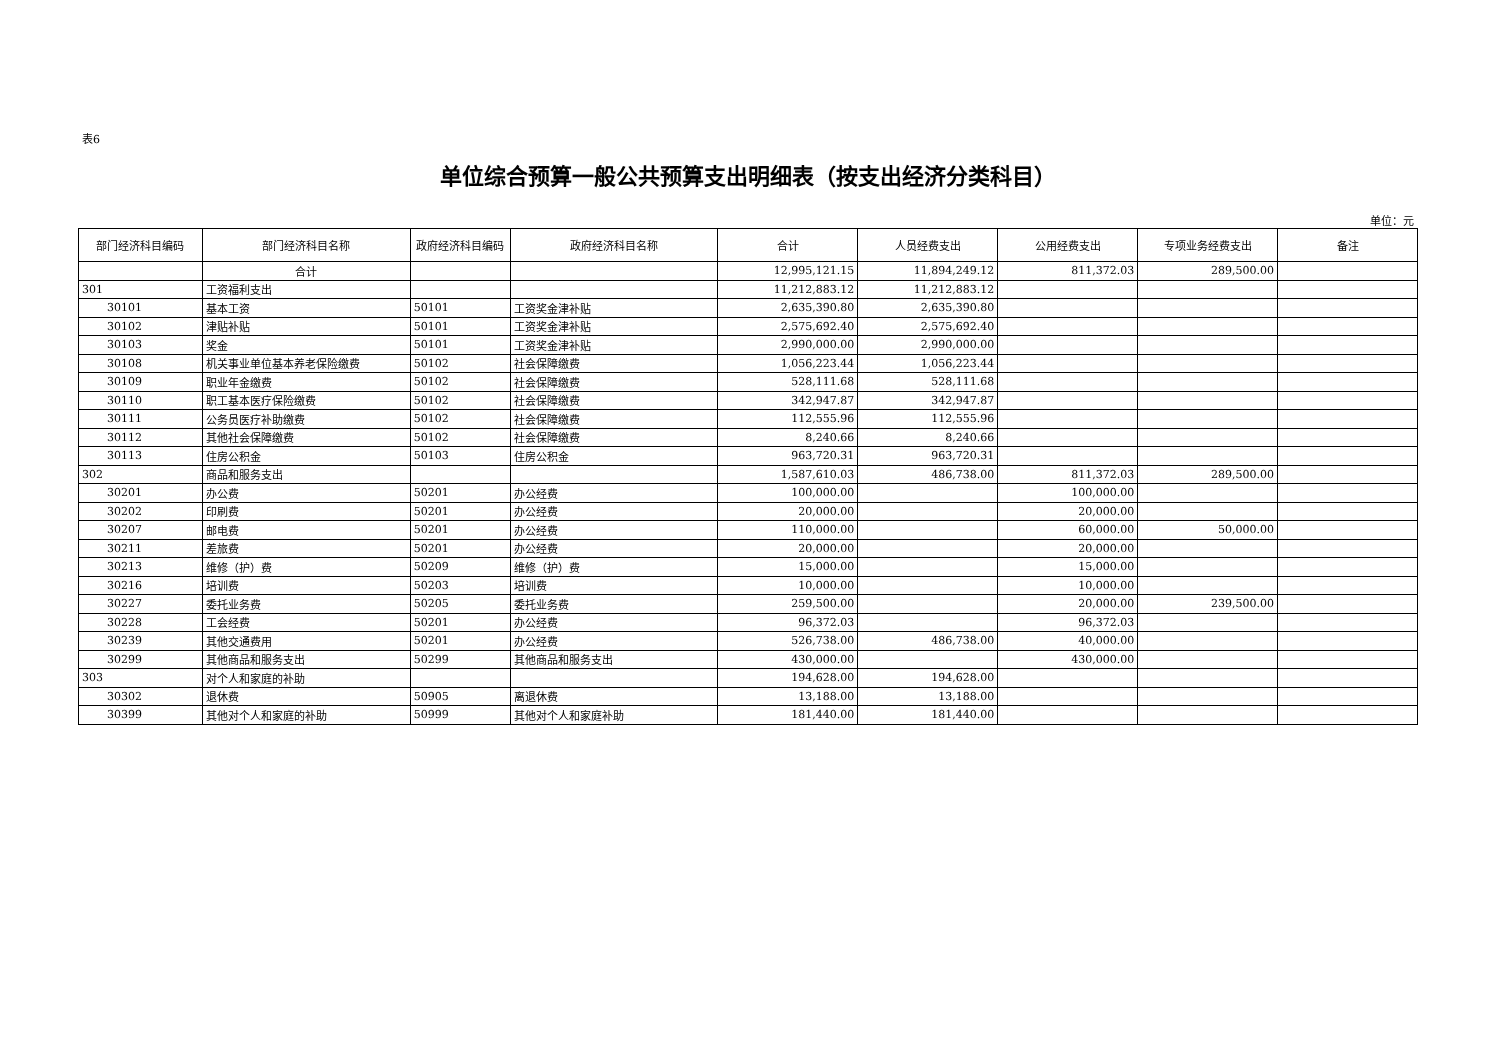表6
单位综合预算一般公共预算支出明细表（按支出经济分类科目）
单位：元
| 部门经济科目编码 | 部门经济科目名称 | 政府经济科目编码 | 政府经济科目名称 | 合计 | 人员经费支出 | 公用经费支出 | 专项业务经费支出 | 备注 |
| --- | --- | --- | --- | --- | --- | --- | --- | --- |
| | 合计 | | | 12,995,121.15 | 11,894,249.12 | 811,372.03 | 289,500.00 | |
| 301 | 工资福利支出 | | | 11,212,883.12 | 11,212,883.12 | | | |
| 30101 | 基本工资 | 50101 | 工资奖金津补贴 | 2,635,390.80 | 2,635,390.80 | | | |
| 30102 | 津贴补贴 | 50101 | 工资奖金津补贴 | 2,575,692.40 | 2,575,692.40 | | | |
| 30103 | 奖金 | 50101 | 工资奖金津补贴 | 2,990,000.00 | 2,990,000.00 | | | |
| 30108 | 机关事业单位基本养老保险缴费 | 50102 | 社会保障缴费 | 1,056,223.44 | 1,056,223.44 | | | |
| 30109 | 职业年金缴费 | 50102 | 社会保障缴费 | 528,111.68 | 528,111.68 | | | |
| 30110 | 职工基本医疗保险缴费 | 50102 | 社会保障缴费 | 342,947.87 | 342,947.87 | | | |
| 30111 | 公务员医疗补助缴费 | 50102 | 社会保障缴费 | 112,555.96 | 112,555.96 | | | |
| 30112 | 其他社会保障缴费 | 50102 | 社会保障缴费 | 8,240.66 | 8,240.66 | | | |
| 30113 | 住房公积金 | 50103 | 住房公积金 | 963,720.31 | 963,720.31 | | | |
| 302 | 商品和服务支出 | | | 1,587,610.03 | 486,738.00 | 811,372.03 | 289,500.00 | |
| 30201 | 办公费 | 50201 | 办公经费 | 100,000.00 | | 100,000.00 | | |
| 30202 | 印刷费 | 50201 | 办公经费 | 20,000.00 | | 20,000.00 | | |
| 30207 | 邮电费 | 50201 | 办公经费 | 110,000.00 | | 60,000.00 | 50,000.00 | |
| 30211 | 差旅费 | 50201 | 办公经费 | 20,000.00 | | 20,000.00 | | |
| 30213 | 维修（护）费 | 50209 | 维修（护）费 | 15,000.00 | | 15,000.00 | | |
| 30216 | 培训费 | 50203 | 培训费 | 10,000.00 | | 10,000.00 | | |
| 30227 | 委托业务费 | 50205 | 委托业务费 | 259,500.00 | | 20,000.00 | 239,500.00 | |
| 30228 | 工会经费 | 50201 | 办公经费 | 96,372.03 | | 96,372.03 | | |
| 30239 | 其他交通费用 | 50201 | 办公经费 | 526,738.00 | 486,738.00 | 40,000.00 | | |
| 30299 | 其他商品和服务支出 | 50299 | 其他商品和服务支出 | 430,000.00 | | 430,000.00 | | |
| 303 | 对个人和家庭的补助 | | | 194,628.00 | 194,628.00 | | | |
| 30302 | 退休费 | 50905 | 离退休费 | 13,188.00 | 13,188.00 | | | |
| 30399 | 其他对个人和家庭的补助 | 50999 | 其他对个人和家庭补助 | 181,440.00 | 181,440.00 | | | |